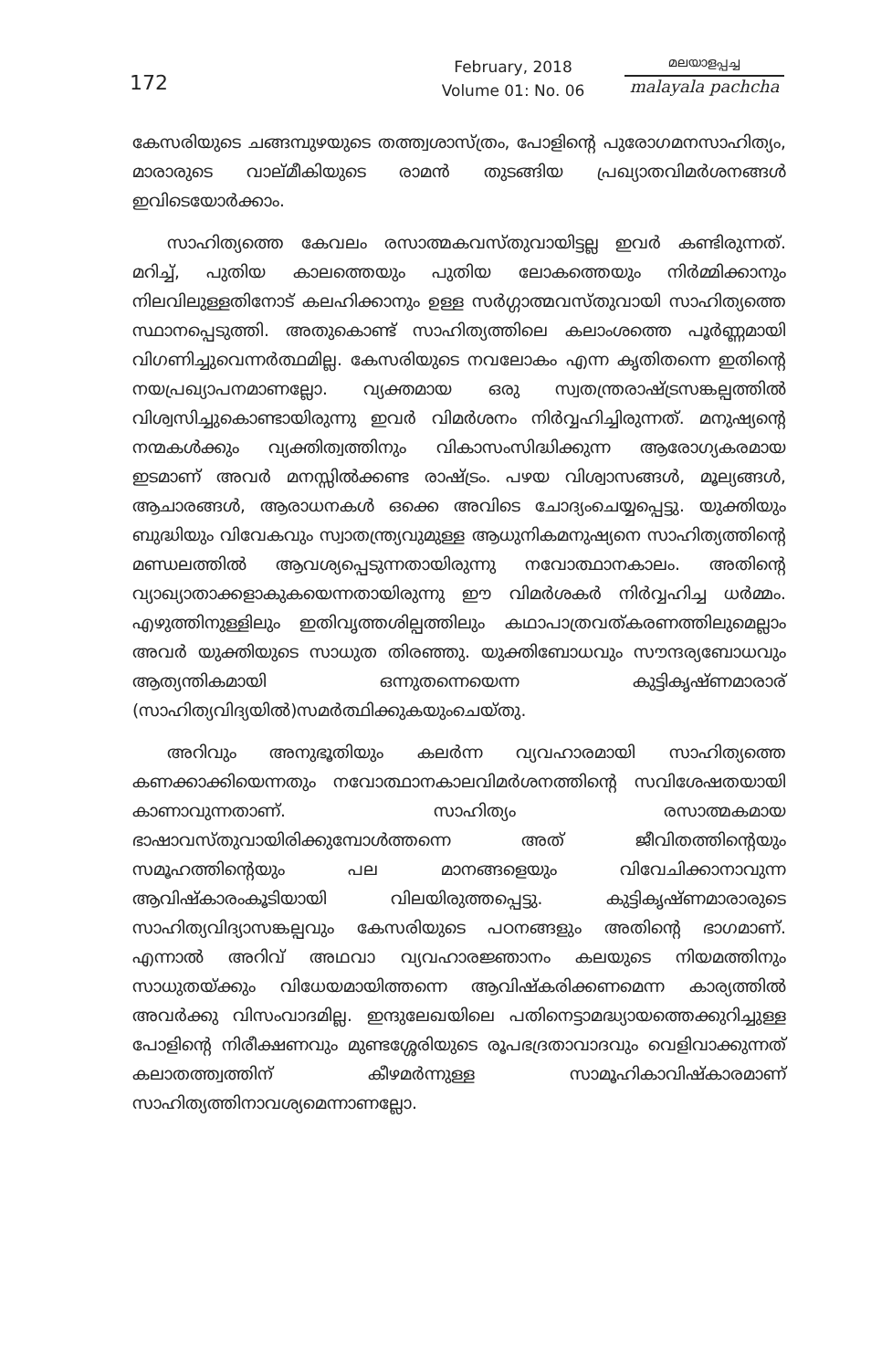172
February, 2018
Volume 01: No. 06
മലയാളപ്പച്ച
malayala pachcha
കേസരിയുടെ ചങ്ങമ്പുഴയുടെ തത്ത്വശാസ്ത്രം, പോളിന്റെ പുരോഗമനസാഹിത്യം, മാരാരുടെ വാല്മീകിയുടെ രാമൻ തുടങ്ങിയ പ്രഖ്യാതവിമർശനങ്ങൾ ഇവിടെയോർക്കാം.
സാഹിത്യത്തെ കേവലം രസാത്മകവസ്തുവായിട്ടല്ല ഇവർ കണ്ടിരുന്നത്. മറിച്ച്, പുതിയ കാലത്തെയും പുതിയ ലോകത്തെയും നിർമ്മിക്കാനും നിലവിലുള്ളതിനോട് കലഹിക്കാനും ഉള്ള സർഗ്ഗാത്മവസ്തുവായി സാഹിത്യത്തെ സ്ഥാനപ്പെടുത്തി. അതുകൊണ്ട് സാഹിത്യത്തിലെ കലാംശത്തെ പൂർണ്ണമായി വിഗണിച്ചുവെന്നർത്ഥമില്ല. കേസരിയുടെ നവലോകം എന്ന കൃതിതന്നെ ഇതിന്റെ നയപ്രഖ്യാപനമാണല്ലോ. വ്യക്തമായ ഒരു സ്വതന്ത്രരാഷ്ട്രസങ്കല്പത്തിൽ വിശ്വസിച്ചുകൊണ്ടായിരുന്നു ഇവർ വിമർശനം നിർവ്വഹിച്ചിരുന്നത്. മനുഷ്യന്റെ നന്മകൾക്കും വ്യക്തിത്വത്തിനും വികാസംസിദ്ധിക്കുന്ന ആരോഗ്യകരമായ ഇടമാണ് അവർ മനസ്സിൽക്കണ്ട രാഷ്ട്രം. പഴയ വിശ്വാസങ്ങൾ, മൂല്യങ്ങൾ, ആചാരങ്ങൾ, ആരാധനകൾ ഒക്കെ അവിടെ ചോദ്യംചെയ്യപ്പെട്ടു. യുക്തിയും ബുദ്ധിയും വിവേകവും സ്വാതന്ത്ര്യവുമുള്ള ആധുനികമനുഷ്യനെ സാഹിത്യത്തിന്റെ മണ്ഡലത്തിൽ ആവശ്യപ്പെടുന്നതായിരുന്നു നവോത്ഥാനകാലം. അതിന്റെ വ്യാഖ്യാതാക്കളാകുകയെന്നതായിരുന്നു ഈ വിമർശകർ നിർവ്വഹിച്ച ധർമ്മം. എഴുത്തിനുള്ളിലും ഇതിവൃത്തശില്പത്തിലും കഥാപാത്രവത്കരണത്തിലുമെല്ലാം അവർ യുക്തിയുടെ സാധുത തിരഞ്ഞു. യുക്തിബോധവും സൗന്ദര്യബോധവും ആത്യന്തികമായി ഒന്നുതന്നെയെന്ന കുട്ടികൃഷ്ണമാരാര് (സാഹിത്യവിദ്യയിൽ)സമർത്ഥിക്കുകയുംചെയ്തു.
അറിവും അനുഭൂതിയും കലർന്ന വ്യവഹാരമായി സാഹിത്യത്തെ കണക്കാക്കിയെന്നതും നവോത്ഥാനകാലവിമർശനത്തിന്റെ സവിശേഷതയായി കാണാവുന്നതാണ്. സാഹിത്യം രസാത്മകമായ ഭാഷാവസ്തുവായിരിക്കുമ്പോൾത്തന്നെ അത് ജീവിതത്തിന്റെയും സമൂഹത്തിന്റെയും പല മാനങ്ങളെയും വിവേചിക്കാനാവുന്ന ആവിഷ്കാരംകൂടിയായി വിലയിരുത്തപ്പെട്ടു. കുട്ടികൃഷ്ണമാരാരുടെ സാഹിത്യവിദ്യാസങ്കല്പവും കേസരിയുടെ പഠനങ്ങളും അതിന്റെ ഭാഗമാണ്. എന്നാൽ അറിവ് അഥവാ വ്യവഹാരജ്ഞാനം കലയുടെ നിയമത്തിനും സാധുതയ്ക്കും വിധേയമായിത്തന്നെ ആവിഷ്കരിക്കണമെന്ന കാര്യത്തിൽ അവർക്കു വിസംവാദമില്ല. ഇന്ദുലേഖയിലെ പതിനെട്ടാമദ്ധ്യായത്തെക്കുറിച്ചുള്ള പോളിന്റെ നിരീക്ഷണവും മുണ്ടശ്ശേരിയുടെ രൂപഭദ്രതാവാദവും വെളിവാക്കുന്നത് കലാതത്ത്വത്തിന് കീഴമർന്നുള്ള സാമൂഹികാവിഷ്കാരമാണ് സാഹിത്യത്തിനാവശ്യമെന്നാണല്ലോ.